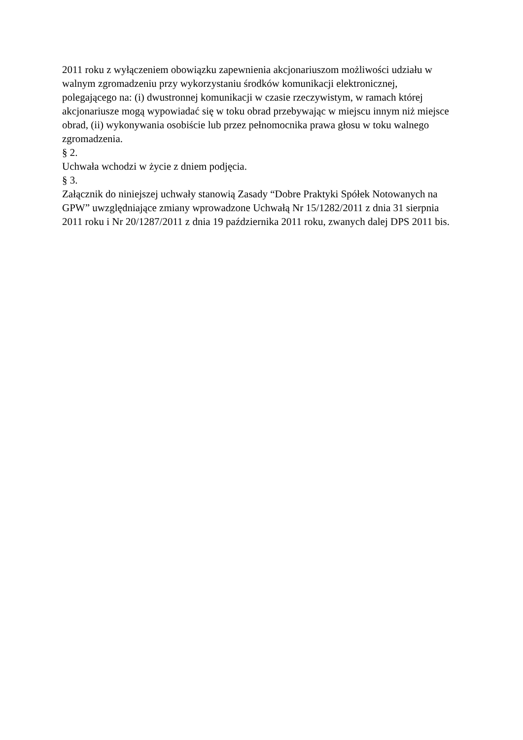2011 roku z wyłączeniem obowiązku zapewnienia akcjonariuszom możliwości udziału w
walnym zgromadzeniu przy wykorzystaniu środków komunikacji elektronicznej,
polegającego na: (i) dwustronnej komunikacji w czasie rzeczywistym, w ramach której
akcjonariusze mogą wypowiadać się w toku obrad przebywając w miejscu innym niż miejsce
obrad, (ii) wykonywania osobiście lub przez pełnomocnika prawa głosu w toku walnego
zgromadzenia.
§ 2.
Uchwała wchodzi w życie z dniem podjęcia.
§ 3.
Załącznik do niniejszej uchwały stanowią Zasady “Dobre Praktyki Spółek Notowanych na
GPW” uwzględniające zmiany wprowadzone Uchwałą Nr 15/1282/2011 z dnia 31 sierpnia
2011 roku i Nr 20/1287/2011 z dnia 19 października 2011 roku, zwanych dalej DPS 2011 bis.